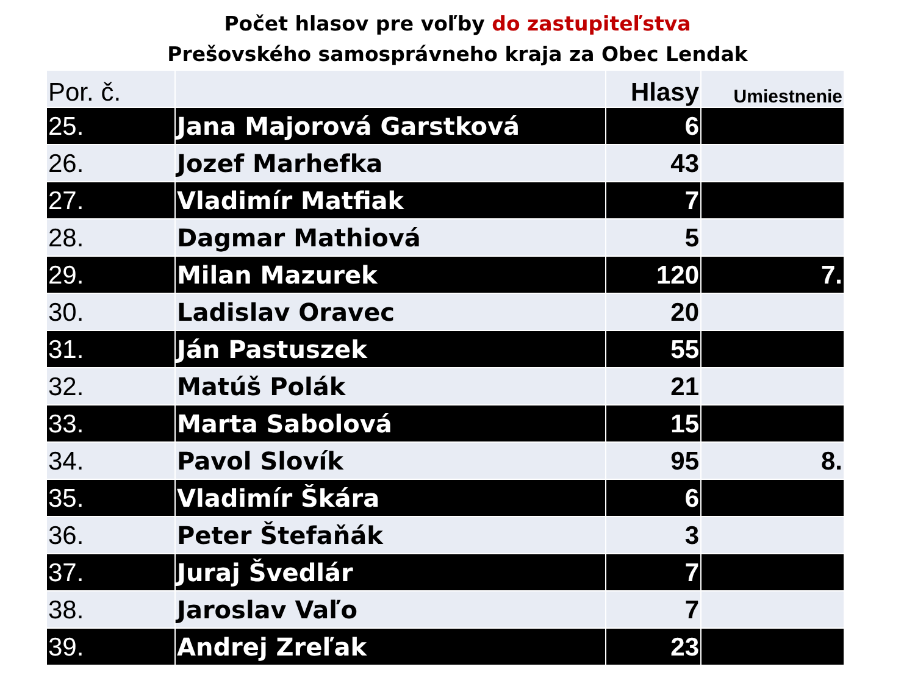Počet hlasov pre voľby do zastupiteľstva
Prešovského samosprávneho kraja za Obec Lendak
| Por. č. | | Hlasy | Umiestnenie |
| --- | --- | --- | --- |
| 25. | Jana Majorová Garstková | 6 | |
| 26. | Jozef Marhefka | 43 | |
| 27. | Vladimír Matfiak | 7 | |
| 28. | Dagmar Mathiová | 5 | |
| 29. | Milan Mazurek | 120 | 7. |
| 30. | Ladislav Oravec | 20 | |
| 31. | Ján Pastuszek | 55 | |
| 32. | Matúš Polák | 21 | |
| 33. | Marta Sabolová | 15 | |
| 34. | Pavol Slovík | 95 | 8. |
| 35. | Vladimír Škára | 6 | |
| 36. | Peter Štefaňák | 3 | |
| 37. | Juraj Švedlár | 7 | |
| 38. | Jaroslav Vaľo | 7 | |
| 39. | Andrej Zreľak | 23 | |